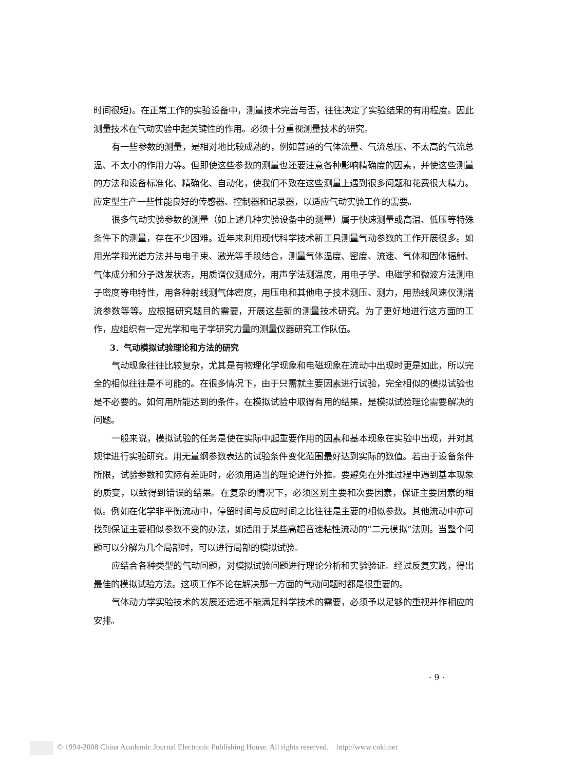时间很短)。在正常工作的实验设备中，测量技术完善与否，往往决定了实验结果的有用程度。因此测量技术在气动实验中起关键性的作用。必须十分重视测量技术的研究。
有一些参数的测量，是相对地比较成熟的，例如普通的气体流量、气流总压、不太高的气流总温、不太小的作用力等。但即使这些参数的测量也还要注意各种影响精确度的因素，并使这些测量的方法和设备标准化、精确化、自动化，使我们不致在这些测量上遇到很多问题和花费很大精力。应定型生产一些性能良好的传感器、控制器和记录器，以适应气动实验工作的需要。
很多气动实验参数的测量（如上述几种实验设备中的测量）属于快速测量或高温、低压等特殊条件下的测量，存在不少困难。近年来利用现代科学技术新工具测量气动参数的工作开展很多。如用光学和光谱方法并与电子束、激光等手段结合，测量气体温度、密度、流速、气体和固体辐射、气体成分和分子激发状态，用质谱仪测成分，用声学法测温度，用电子学、电磁学和微波方法测电子密度等电特性，用各种射线测气体密度，用压电和其他电子技术测压、测力，用热线风速仪测湍流参数等等。应根据研究题目的需要，开展这些新的测量技术研究。为了更好地进行这方面的工作，应组织有一定光学和电子学研究力量的测量仪器研究工作队伍。
3．气动模拟试验理论和方法的研究
气动现象往往比较复杂，尤其是有物理化学现象和电磁现象在流动中出现时更是如此，所以完全的相似往往是不可能的。在很多情况下，由于只需就主要因素进行试验，完全相似的模拟试验也是不必要的。如何用所能达到的条件，在模拟试验中取得有用的结果，是模拟试验理论需要解决的问题。
一般来说，模拟试验的任务是使在实际中起重要作用的因素和基本现象在实验中出现，并对其规律进行实验研究。用无量纲参数表达的试验条件变化范围最好达到实际的数值。若由于设备条件所限，试验参数和实际有差距时，必须用适当的理论进行外推。要避免在外推过程中遇到基本现象的质变，以致得到错误的结果。在复杂的情况下，必须区别主要和次要因素，保证主要因素的相似。例如在化学非平衡流动中，停留时间与反应时间之比往往是主要的相似参数。其他流动中亦可找到保证主要相似参数不变的办法，如适用于某些高超音速粘性流动的“二元模拟”法则。当整个问题可以分解为几个局部时，可以进行局部的模拟试验。
应结合各种类型的气动问题，对模拟试验问题进行理论分析和实验验证。经过反复实践，得出最佳的模拟试验方法。这项工作不论在解决那一方面的气动问题时都是很重要的。
气体动力学实验技术的发展还远远不能满足科学技术的需要，必须予以足够的重视并作相应的安排。
· 9 ·
© 1994-2008 China Academic Journal Electronic Publishing House. All rights reserved. http://www.cnki.net